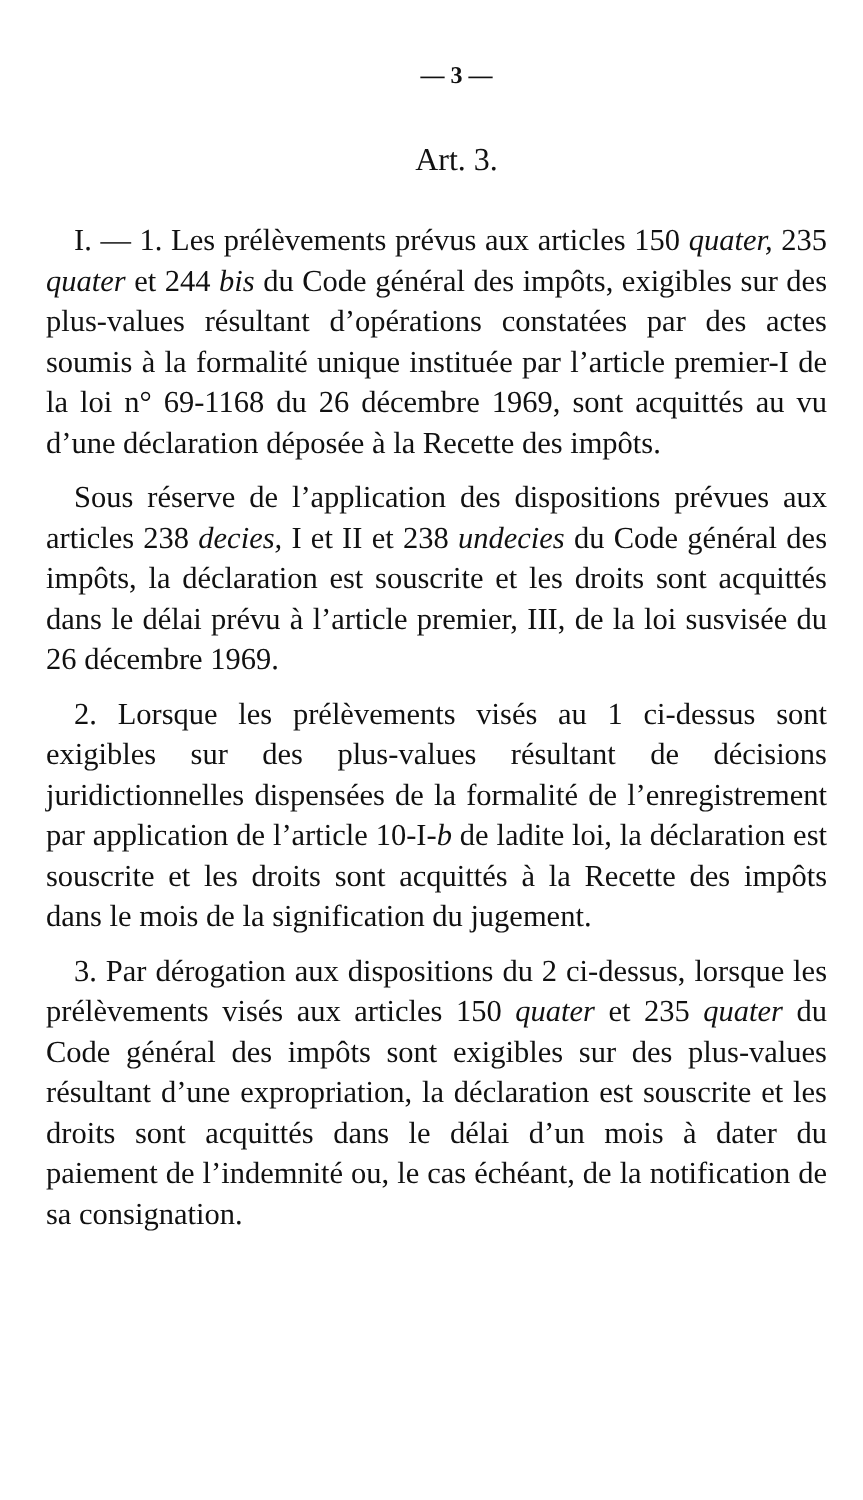— 3 —
Art. 3.
I. — 1. Les prélèvements prévus aux articles 150 quater, 235 quater et 244 bis du Code général des impôts, exigibles sur des plus-values résultant d’opérations constatées par des actes soumis à la formalité unique instituée par l’article premier-I de la loi n° 69-1168 du 26 décembre 1969, sont acquittés au vu d’une déclaration déposée à la Recette des impôts.
Sous réserve de l’application des dispositions prévues aux articles 238 decies, I et II et 238 undecies du Code général des impôts, la déclaration est souscrite et les droits sont acquittés dans le délai prévu à l’article premier, III, de la loi susvisée du 26 décembre 1969.
2. Lorsque les prélèvements visés au 1 ci-dessus sont exigibles sur des plus-values résultant de décisions juridictionnelles dispensées de la formalité de l’enregistrement par application de l’article 10-I-b de ladite loi, la déclaration est souscrite et les droits sont acquittés à la Recette des impôts dans le mois de la signification du jugement.
3. Par dérogation aux dispositions du 2 ci-dessus, lorsque les prélèvements visés aux articles 150 quater et 235 quater du Code général des impôts sont exigibles sur des plus-values résultant d’une expropriation, la déclaration est souscrite et les droits sont acquittés dans le délai d’un mois à dater du paiement de l’indemnité ou, le cas échéant, de la notification de sa consignation.